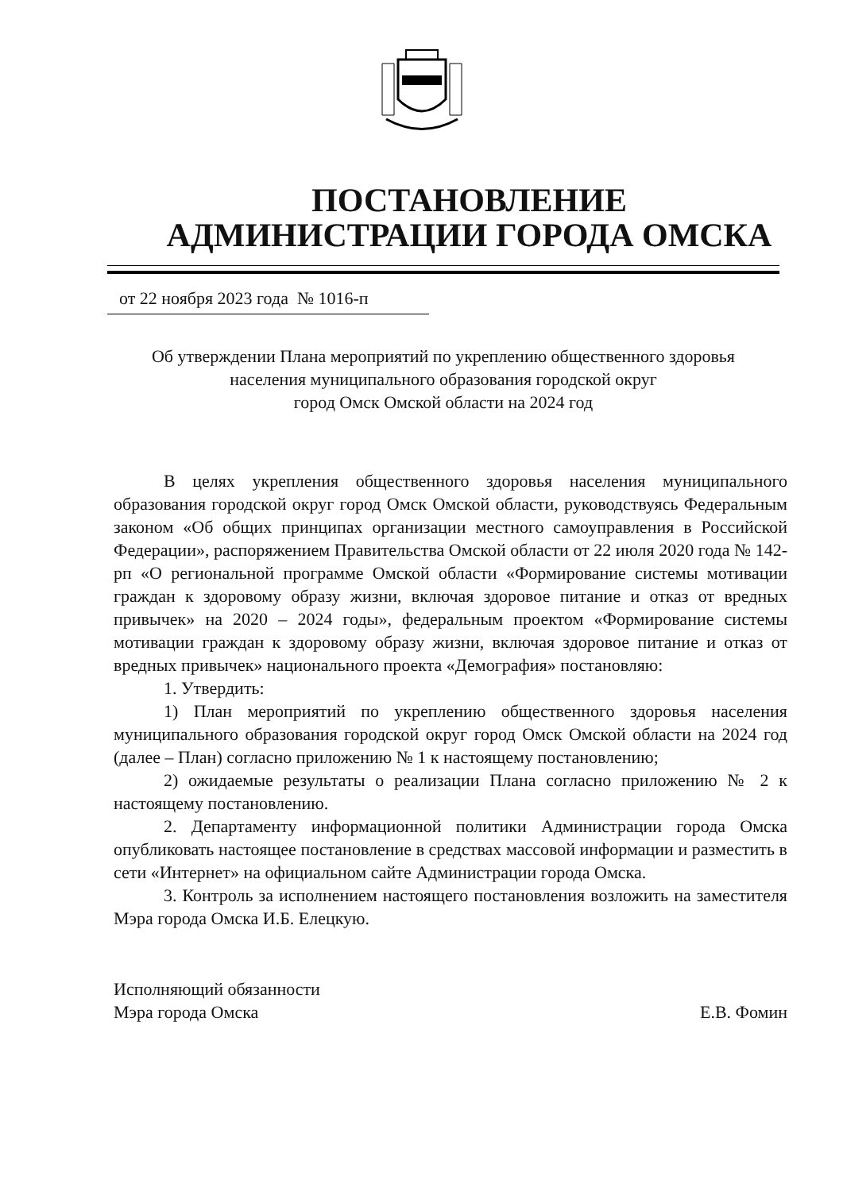ПОСТАНОВЛЕНИЕ
АДМИНИСТРАЦИИ ГОРОДА ОМСКА
от 22 ноября 2023 года № 1016-п
Об утверждении Плана мероприятий по укреплению общественного здоровья населения муниципального образования городской округ
город Омск Омской области на 2024 год
В целях укрепления общественного здоровья населения муниципального образования городской округ город Омск Омской области, руководствуясь Федеральным законом «Об общих принципах организации местного самоуправления в Российской Федерации», распоряжением Правительства Омской области от 22 июля 2020 года № 142-рп «О региональной программе Омской области «Формирование системы мотивации граждан к здоровому образу жизни, включая здоровое питание и отказ от вредных привычек» на 2020 – 2024 годы», федеральным проектом «Формирование системы мотивации граждан к здоровому образу жизни, включая здоровое питание и отказ от вредных привычек» национального проекта «Демография» постановляю:
1. Утвердить:
1) План мероприятий по укреплению общественного здоровья населения муниципального образования городской округ город Омск Омской области на 2024 год (далее – План) согласно приложению № 1 к настоящему постановлению;
2) ожидаемые результаты о реализации Плана согласно приложению № 2 к настоящему постановлению.
2. Департаменту информационной политики Администрации города Омска опубликовать настоящее постановление в средствах массовой информации и разместить в сети «Интернет» на официальном сайте Администрации города Омска.
3. Контроль за исполнением настоящего постановления возложить на заместителя Мэра города Омска И.Б. Елецкую.
Исполняющий обязанности
Мэра города Омска
Е.В. Фомин